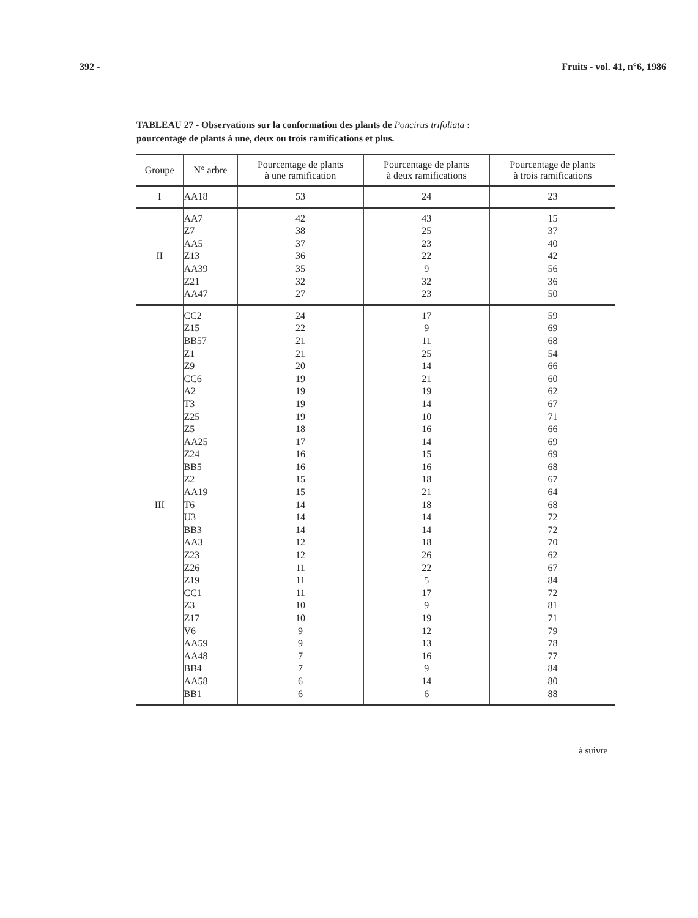392 - Fruits - vol. 41, n°6, 1986
TABLEAU 27 - Observations sur la conformation des plants de Poncirus trifoliata :
pourcentage de plants à une, deux ou trois ramifications et plus.
| Groupe | N° arbre | Pourcentage de plants à une ramification | Pourcentage de plants à deux ramifications | Pourcentage de plants à trois ramifications |
| --- | --- | --- | --- | --- |
| I | AA18 | 53 | 24 | 23 |
| II | AA7 Z7 AA5 Z13 AA39 Z21 AA47 | 42 38 37 36 35 32 27 | 43 25 23 22 9 32 23 | 15 37 40 42 56 36 50 |
| III | CC2 Z15 BB57 Z1 Z9 CC6 A2 T3 Z25 Z5 AA25 Z24 BB5 Z2 AA19 T6 U3 BB3 AA3 Z23 Z26 Z19 CC1 Z3 Z17 V6 AA59 AA48 BB4 AA58 BB1 | 24 22 21 21 20 19 19 19 19 18 17 16 16 15 15 14 14 14 12 12 11 11 11 10 10 9 9 7 7 6 6 | 17 9 11 25 14 21 19 14 10 16 14 15 16 18 21 18 14 14 18 26 22 5 17 9 19 12 13 16 9 14 6 | 59 69 68 54 66 60 62 67 71 66 69 69 68 67 64 68 72 72 70 62 67 84 72 81 71 79 78 77 84 80 88 |
à suivre